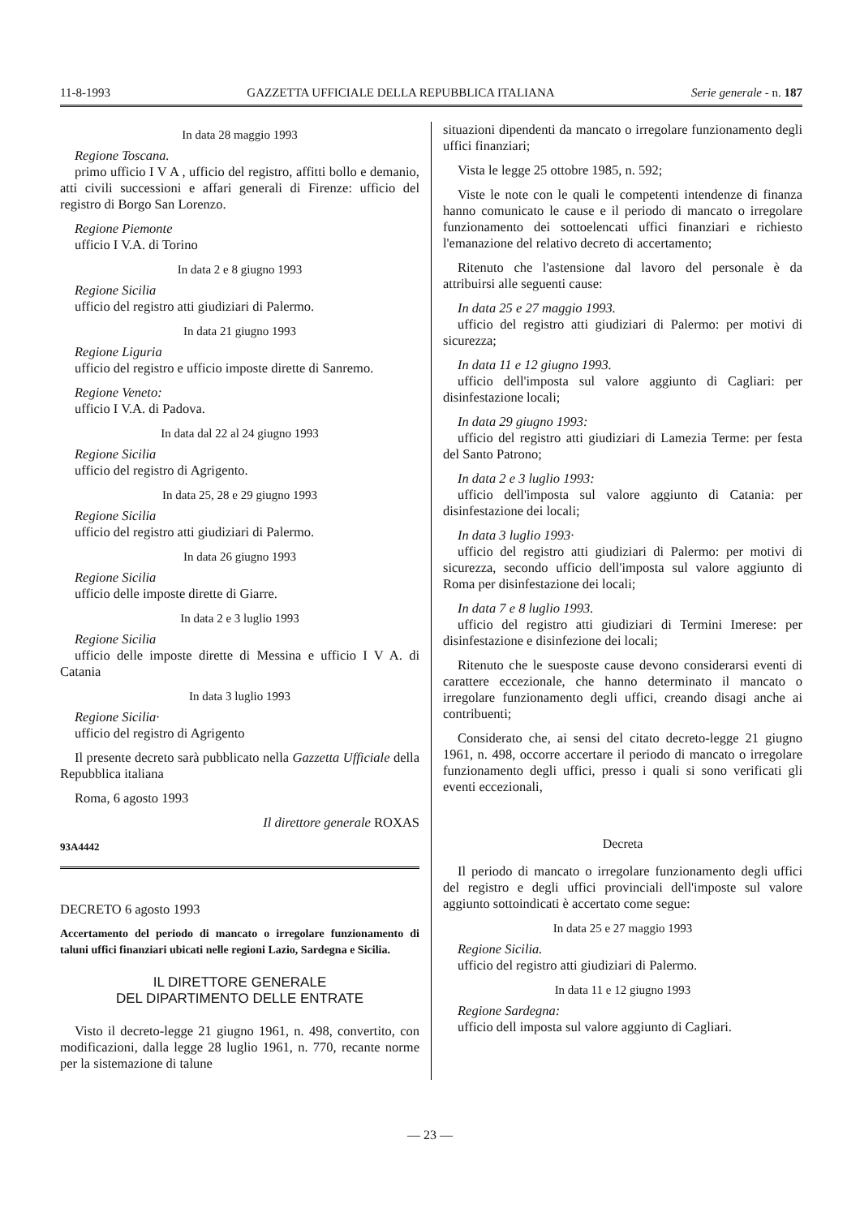11-8-1993 GAZZETTA UFFICIALE DELLA REPUBBLICA ITALIANA Serie generale - n. 187
In data 28 maggio 1993
Regione Toscana.
primo ufficio I V A , ufficio del registro, affitti bollo e demanio, atti civili successioni e affari generali di Firenze: ufficio del registro di Borgo San Lorenzo.
Regione Piemonte
ufficio I V.A. di Torino
In data 2 e 8 giugno 1993
Regione Sicilia
ufficio del registro atti giudiziari di Palermo.
In data 21 giugno 1993
Regione Liguria
ufficio del registro e ufficio imposte dirette di Sanremo.
Regione Veneto:
ufficio I V.A. di Padova.
In data dal 22 al 24 giugno 1993
Regione Sicilia
ufficio del registro di Agrigento.
In data 25, 28 e 29 giugno 1993
Regione Sicilia
ufficio del registro atti giudiziari di Palermo.
In data 26 giugno 1993
Regione Sicilia
ufficio delle imposte dirette di Giarre.
In data 2 e 3 luglio 1993
Regione Sicilia
ufficio delle imposte dirette di Messina e ufficio I V A. di Catania
In data 3 luglio 1993
Regione Sicilia·
ufficio del registro di Agrigento
Il presente decreto sarà pubblicato nella Gazzetta Ufficiale della Repubblica italiana
Roma, 6 agosto 1993
Il direttore generale ROXAS
93A4442
DECRETO 6 agosto 1993
Accertamento del periodo di mancato o irregolare funzionamento di taluni uffici finanziari ubicati nelle regioni Lazio, Sardegna e Sicilia.
IL DIRETTORE GENERALE
DEL DIPARTIMENTO DELLE ENTRATE
Visto il decreto-legge 21 giugno 1961, n. 498, convertito, con modificazioni, dalla legge 28 luglio 1961, n. 770, recante norme per la sistemazione di talune
situazioni dipendenti da mancato o irregolare funzionamento degli uffici finanziari;
Vista le legge 25 ottobre 1985, n. 592;
Viste le note con le quali le competenti intendenze di finanza hanno comunicato le cause e il periodo di mancato o irregolare funzionamento dei sottoelencati uffici finanziari e richiesto l'emanazione del relativo decreto di accertamento;
Ritenuto che l'astensione dal lavoro del personale è da attribuirsi alle seguenti cause:
In data 25 e 27 maggio 1993.
ufficio del registro atti giudiziari di Palermo: per motivi di sicurezza;
In data 11 e 12 giugno 1993.
ufficio dell'imposta sul valore aggiunto di Cagliari: per disinfestazione locali;
In data 29 giugno 1993:
ufficio del registro atti giudiziari di Lamezia Terme: per festa del Santo Patrono;
In data 2 e 3 luglio 1993:
ufficio dell'imposta sul valore aggiunto di Catania: per disinfestazione dei locali;
In data 3 luglio 1993·
ufficio del registro atti giudiziari di Palermo: per motivi di sicurezza, secondo ufficio dell'imposta sul valore aggiunto di Roma per disinfestazione dei locali;
In data 7 e 8 luglio 1993.
ufficio del registro atti giudiziari di Termini Imerese: per disinfestazione e disinfezione dei locali;
Ritenuto che le suesposte cause devono considerarsi eventi di carattere eccezionale, che hanno determinato il mancato o irregolare funzionamento degli uffici, creando disagi anche ai contribuenti;
Considerato che, ai sensi del citato decreto-legge 21 giugno 1961, n. 498, occorre accertare il periodo di mancato o irregolare funzionamento degli uffici, presso i quali si sono verificati gli eventi eccezionali,
Decreta
Il periodo di mancato o irregolare funzionamento degli uffici del registro e degli uffici provinciali dell'imposte sul valore aggiunto sottoindicati è accertato come segue:
In data 25 e 27 maggio 1993
Regione Sicilia.
ufficio del registro atti giudiziari di Palermo.
In data 11 e 12 giugno 1993
Regione Sardegna:
ufficio dell imposta sul valore aggiunto di Cagliari.
— 23 —